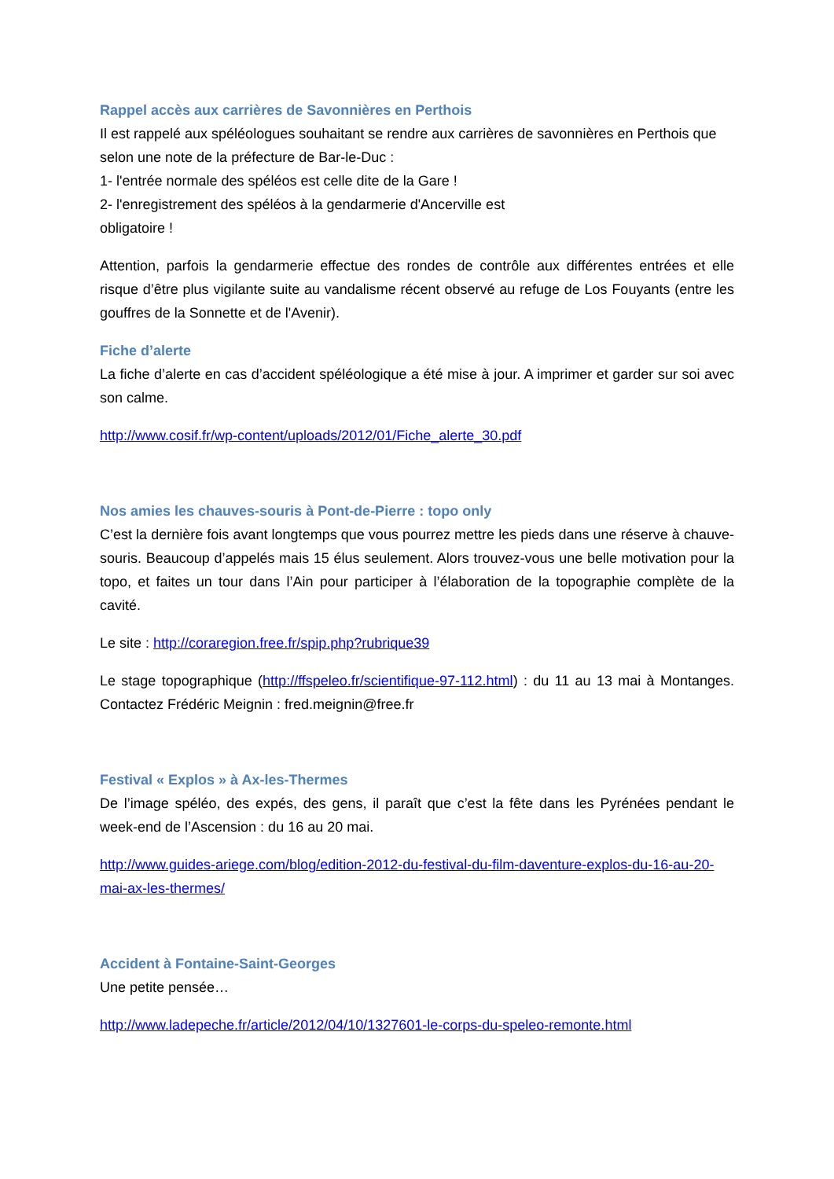Rappel accès aux carrières de Savonnières en Perthois
Il est rappelé aux spéléologues souhaitant se rendre aux carrières de savonnières en Perthois que selon une note de la préfecture de Bar-le-Duc :
1- l'entrée normale des spéléos est celle dite de la Gare !
2- l'enregistrement des spéléos à la gendarmerie d'Ancerville est
obligatoire !
Attention, parfois la gendarmerie effectue des rondes de contrôle aux différentes entrées et elle risque d’être plus vigilante suite au vandalisme récent observé au refuge de Los Fouyants (entre les gouffres de la Sonnette et de l'Avenir).
Fiche d’alerte
La fiche d’alerte en cas d’accident spéléologique a été mise à jour. A imprimer et garder sur soi avec son calme.
http://www.cosif.fr/wp-content/uploads/2012/01/Fiche_alerte_30.pdf
Nos amies les chauves-souris à Pont-de-Pierre : topo only
C’est la dernière fois avant longtemps que vous pourrez mettre les pieds dans une réserve à chauve-souris. Beaucoup d’appelés mais 15 élus seulement. Alors trouvez-vous une belle motivation pour la topo, et faites un tour dans l’Ain pour participer à l’élaboration de la topographie complète de la cavité.
Le site : http://coraregion.free.fr/spip.php?rubrique39
Le stage topographique (http://ffspeleo.fr/scientifique-97-112.html) : du 11 au 13 mai à Montanges. Contactez Frédéric Meignin : fred.meignin@free.fr
Festival « Explos » à Ax-les-Thermes
De l’image spéléo, des expés, des gens, il paraît que c’est la fête dans les Pyrénées pendant le week-end de l’Ascension : du 16 au 20 mai.
http://www.guides-ariege.com/blog/edition-2012-du-festival-du-film-daventure-explos-du-16-au-20-mai-ax-les-thermes/
Accident à Fontaine-Saint-Georges
Une petite pensée…
http://www.ladepeche.fr/article/2012/04/10/1327601-le-corps-du-speleo-remonte.html